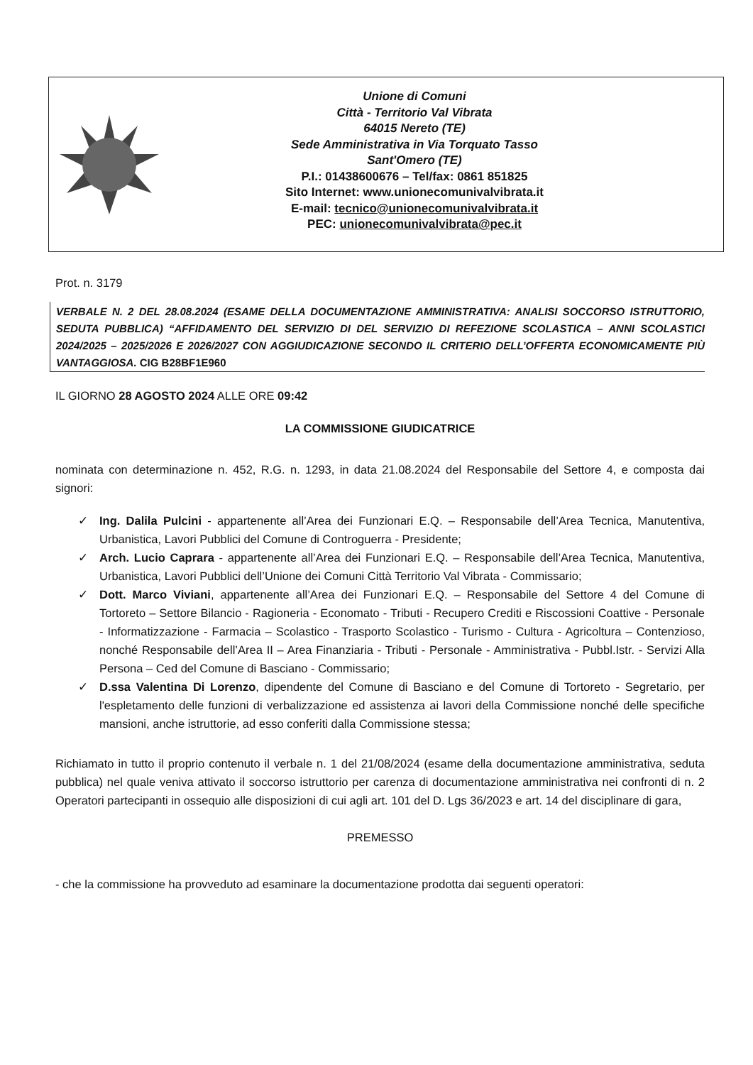Unione di Comuni
Città - Territorio Val Vibrata
64015 Nereto (TE)
Sede Amministrativa in Via Torquato Tasso
Sant'Omero (TE)
P.I.: 01438600676 – Tel/fax: 0861 851825
Sito Internet: www.unionecomunivalvibrata.it
E-mail: tecnico@unionecomunivalvibrata.it
PEC: unionecomunivalvibrata@pec.it
Prot. n. 3179
VERBALE N. 2 DEL 28.08.2024 (ESAME DELLA DOCUMENTAZIONE AMMINISTRATIVA: ANALISI SOCCORSO ISTRUTTORIO, SEDUTA PUBBLICA) “AFFIDAMENTO DEL SERVIZIO DI DEL SERVIZIO DI REFEZIONE SCOLASTICA – ANNI SCOLASTICI 2024/2025 – 2025/2026 E 2026/2027 CON AGGIUDICAZIONE SECONDO IL CRITERIO DELL’OFFERTA ECONOMICAMENTE PIÙ VANTAGGIOSA. CIG B28BF1E960
IL GIORNO 28 AGOSTO 2024 ALLE ORE 09:42
LA COMMISSIONE GIUDICATRICE
nominata con determinazione n. 452, R.G. n. 1293, in data 21.08.2024 del Responsabile del Settore 4, e composta dai signori:
✓ Ing. Dalila Pulcini - appartenente all’Area dei Funzionari E.Q. – Responsabile dell’Area Tecnica, Manutentiva, Urbanistica, Lavori Pubblici del Comune di Controguerra - Presidente;
✓ Arch. Lucio Caprara - appartenente all’Area dei Funzionari E.Q. – Responsabile dell’Area Tecnica, Manutentiva, Urbanistica, Lavori Pubblici dell’Unione dei Comuni Città Territorio Val Vibrata - Commissario;
✓ Dott. Marco Viviani, appartenente all’Area dei Funzionari E.Q. – Responsabile del Settore 4 del Comune di Tortoreto – Settore Bilancio - Ragioneria - Economato - Tributi - Recupero Crediti e Riscossioni Coattive - Personale - Informatizzazione - Farmacia – Scolastico - Trasporto Scolastico - Turismo - Cultura - Agricoltura – Contenzioso, nonché Responsabile dell’Area II – Area Finanziaria - Tributi - Personale - Amministrativa - Pubbl.Istr. - Servizi Alla Persona – Ced del Comune di Basciano - Commissario;
✓ D.ssa Valentina Di Lorenzo, dipendente del Comune di Basciano e del Comune di Tortoreto - Segretario, per l'espletamento delle funzioni di verbalizzazione ed assistenza ai lavori della Commissione nonché delle specifiche mansioni, anche istruttorie, ad esso conferiti dalla Commissione stessa;
Richiamato in tutto il proprio contenuto il verbale n. 1 del 21/08/2024 (esame della documentazione amministrativa, seduta pubblica) nel quale veniva attivato il soccorso istruttorio per carenza di documentazione amministrativa nei confronti di n. 2 Operatori partecipanti in ossequio alle disposizioni di cui agli art. 101 del D. Lgs 36/2023 e art. 14 del disciplinare di gara,
PREMESSO
- che la commissione ha provveduto ad esaminare la documentazione prodotta dai seguenti operatori: